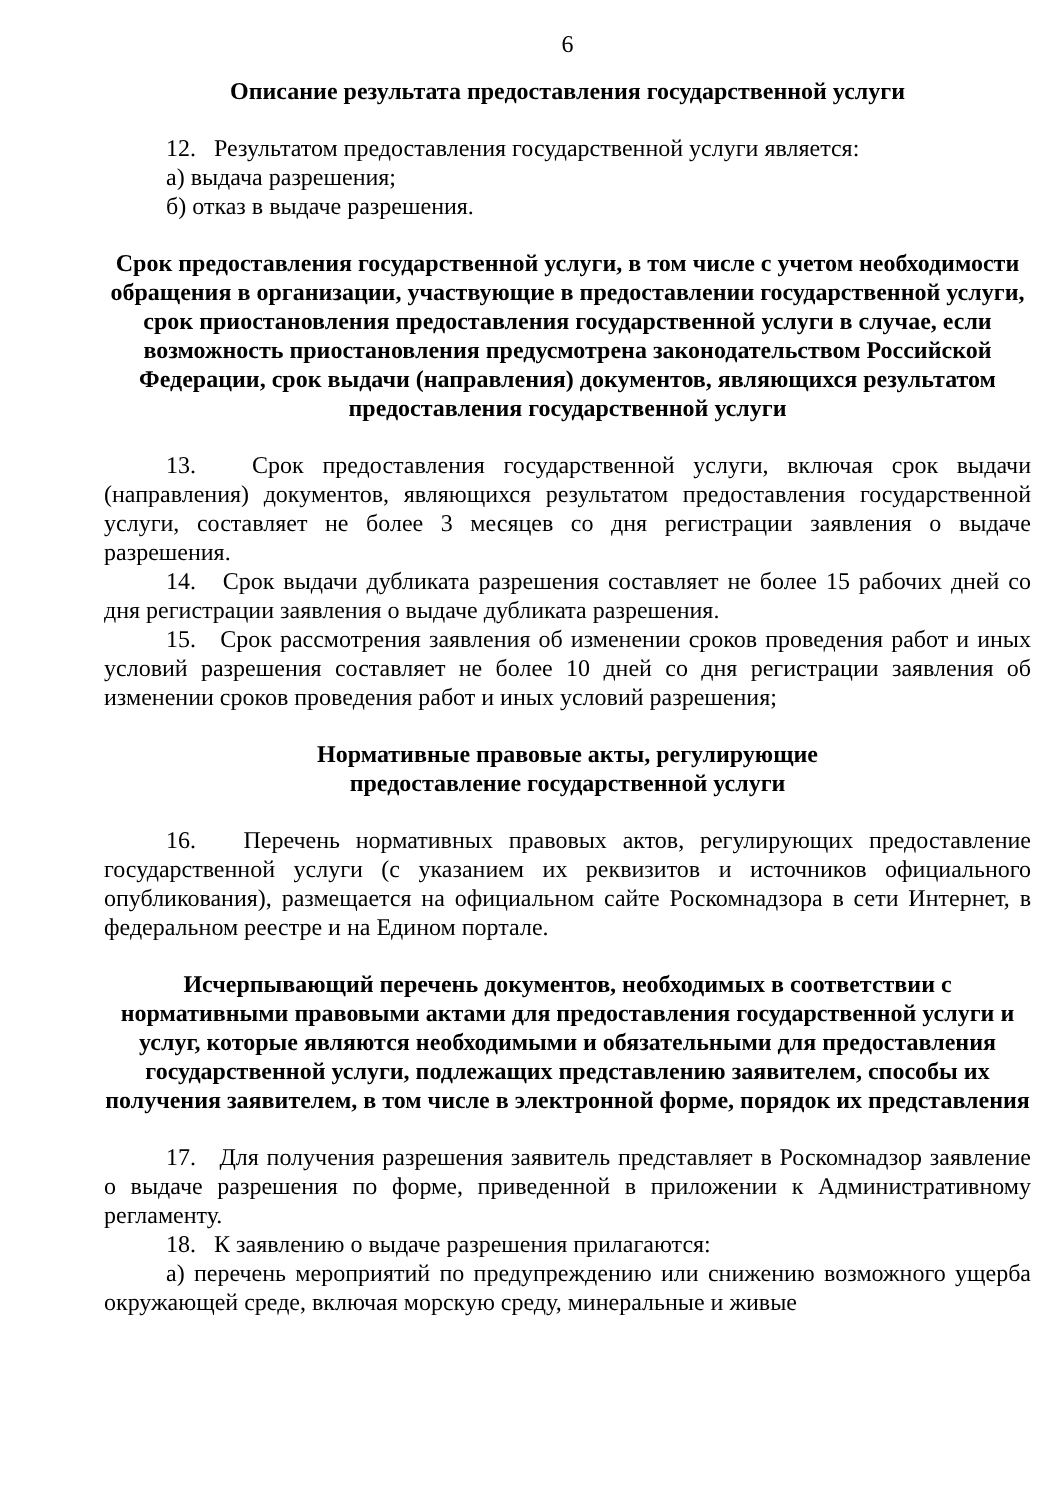6
Описание результата предоставления государственной услуги
12. Результатом предоставления государственной услуги является:
а) выдача разрешения;
б) отказ в выдаче разрешения.
Срок предоставления государственной услуги, в том числе с учетом необходимости обращения в организации, участвующие в предоставлении государственной услуги, срок приостановления предоставления государственной услуги в случае, если возможность приостановления предусмотрена законодательством Российской Федерации, срок выдачи (направления) документов, являющихся результатом предоставления государственной услуги
13. Срок предоставления государственной услуги, включая срок выдачи (направления) документов, являющихся результатом предоставления государственной услуги, составляет не более 3 месяцев со дня регистрации заявления о выдаче разрешения.
14. Срок выдачи дубликата разрешения составляет не более 15 рабочих дней со дня регистрации заявления о выдаче дубликата разрешения.
15. Срок рассмотрения заявления об изменении сроков проведения работ и иных условий разрешения составляет не более 10 дней со дня регистрации заявления об изменении сроков проведения работ и иных условий разрешения;
Нормативные правовые акты, регулирующие
предоставление государственной услуги
16. Перечень нормативных правовых актов, регулирующих предоставление государственной услуги (с указанием их реквизитов и источников официального опубликования), размещается на официальном сайте Роскомнадзора в сети Интернет, в федеральном реестре и на Едином портале.
Исчерпывающий перечень документов, необходимых в соответствии с нормативными правовыми актами для предоставления государственной услуги и услуг, которые являются необходимыми и обязательными для предоставления государственной услуги, подлежащих представлению заявителем, способы их получения заявителем, в том числе в электронной форме, порядок их представления
17. Для получения разрешения заявитель представляет в Роскомнадзор заявление о выдаче разрешения по форме, приведенной в приложении к Административному регламенту.
18. К заявлению о выдаче разрешения прилагаются:
а) перечень мероприятий по предупреждению или снижению возможного ущерба окружающей среде, включая морскую среду, минеральные и живые